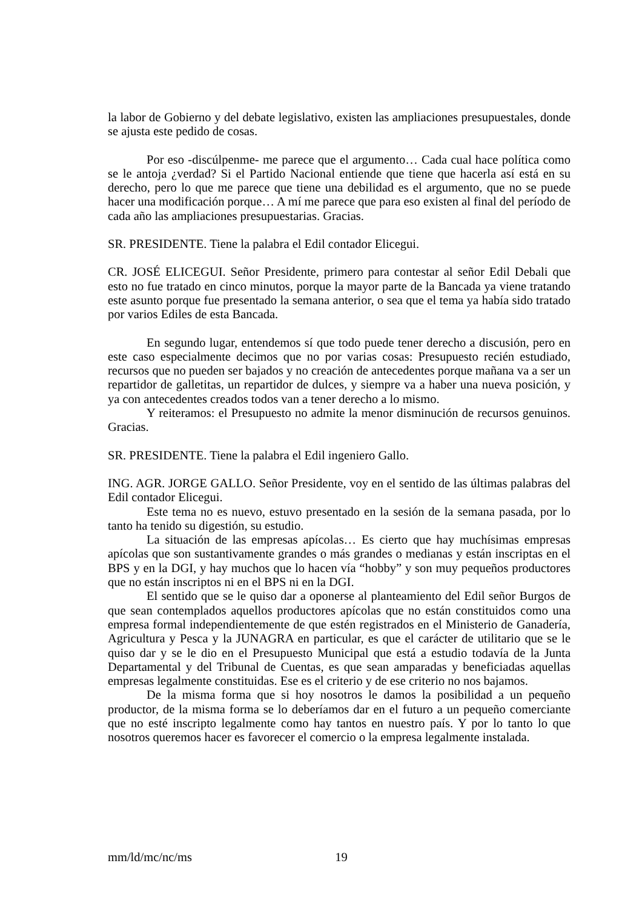la labor de Gobierno y del debate legislativo, existen las ampliaciones presupuestales, donde se ajusta este pedido de cosas.
Por eso -discúlpenme- me parece que el argumento… Cada cual hace política como se le antoja ¿verdad? Si el Partido Nacional entiende que tiene que hacerla así está en su derecho, pero lo que me parece que tiene una debilidad es el argumento, que no se puede hacer una modificación porque… A mí me parece que para eso existen al final del período de cada año las ampliaciones presupuestarias. Gracias.
SR. PRESIDENTE. Tiene la palabra el Edil contador Elicegui.
CR. JOSÉ ELICEGUI. Señor Presidente, primero para contestar al señor Edil Debali que esto no fue tratado en cinco minutos, porque la mayor parte de la Bancada ya viene tratando este asunto porque fue presentado la semana anterior, o sea que el tema ya había sido tratado por varios Ediles de esta Bancada.
En segundo lugar, entendemos sí que todo puede tener derecho a discusión, pero en este caso especialmente decimos que no por varias cosas: Presupuesto recién estudiado, recursos que no pueden ser bajados y no creación de antecedentes porque mañana va a ser un repartidor de galletitas, un repartidor de dulces, y siempre va a haber una nueva posición, y ya con antecedentes creados todos van a tener derecho a lo mismo.
Y reiteramos: el Presupuesto no admite la menor disminución de recursos genuinos. Gracias.
SR. PRESIDENTE. Tiene la palabra el Edil ingeniero Gallo.
ING. AGR. JORGE GALLO. Señor Presidente, voy en el sentido de las últimas palabras del Edil contador Elicegui.
Este tema no es nuevo, estuvo presentado en la sesión de la semana pasada, por lo tanto ha tenido su digestión, su estudio.
La situación de las empresas apícolas… Es cierto que hay muchísimas empresas apícolas que son sustantivamente grandes o más grandes o medianas y están inscriptas en el BPS y en la DGI, y hay muchos que lo hacen vía “hobby” y son muy pequeños productores que no están inscriptos ni en el BPS ni en la DGI.
El sentido que se le quiso dar a oponerse al planteamiento del Edil señor Burgos de que sean contemplados aquellos productores apícolas que no están constituidos como una empresa formal independientemente de que estén registrados en el Ministerio de Ganadería, Agricultura y Pesca y la JUNAGRA en particular, es que el carácter de utilitario que se le quiso dar y se le dio en el Presupuesto Municipal que está a estudio todavía de la Junta Departamental y del Tribunal de Cuentas, es que sean amparadas y beneficiadas aquellas empresas legalmente constituidas. Ese es el criterio y de ese criterio no nos bajamos.
De la misma forma que si hoy nosotros le damos la posibilidad a un pequeño productor, de la misma forma se lo deberíamos dar en el futuro a un pequeño comerciante que no esté inscripto legalmente como hay tantos en nuestro país. Y por lo tanto lo que nosotros queremos hacer es favorecer el comercio o la empresa legalmente instalada.
mm/ld/mc/nc/ms 19